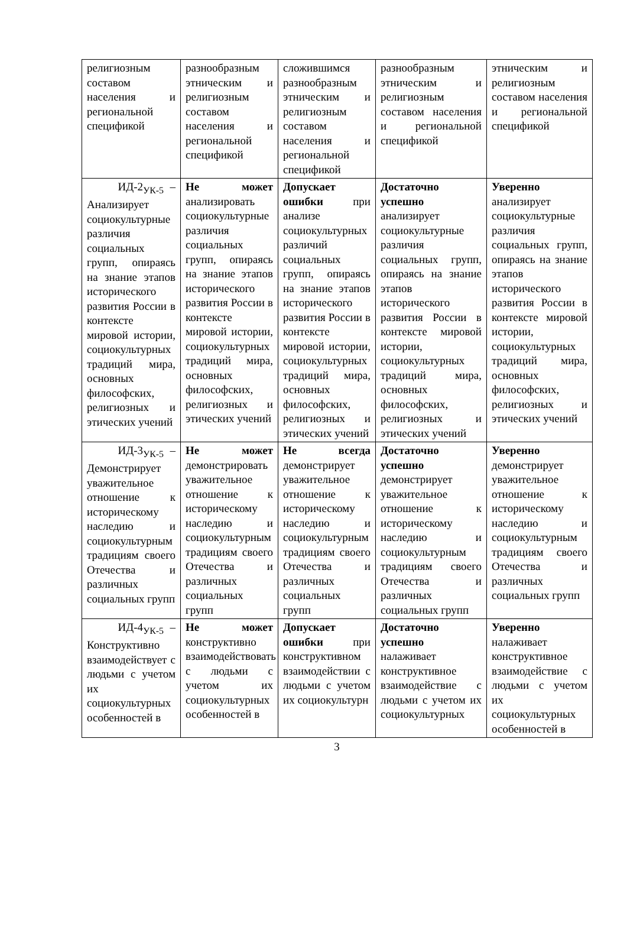| религиозным составом населения и региональной спецификой | разнообразным этническим и религиозным составом населения и региональной спецификой | сложившимся разнообразным этническим и религиозным составом населения и региональной спецификой | разнообразным этническим и религиозным составом населения и региональной спецификой | этническим и религиозным составом населения и региональной спецификой |
| ИД-2<sub>УК-5</sub> – Анализирует социокультурные различия социальных групп, опираясь на знание этапов исторического развития России в контексте мировой истории, социокультурных традиций мира, основных философских, религиозных и этических учений | Не может анализировать социокультурные различия социальных групп, опираясь на знание этапов исторического развития России в контексте мировой истории, социокультурных традиций мира, основных философских, религиозных и этических учений | Допускает ошибки при анализе социокультурных различий социальных групп, опираясь на знание этапов исторического развития России в контексте мировой истории, социокультурных традиций мира, основных философских, религиозных и этических учений | Достаточно успешно анализирует социокультурные различия социальных групп, опираясь на знание этапов исторического развития России в контексте мировой истории, социокультурных традиций мира, основных философских, религиозных и этических учений | Уверенно анализирует социокультурные различия социальных групп, опираясь на знание этапов исторического развития России в контексте мировой истории, социокультурных традиций мира, основных философских, религиозных и этических учений |
| ИД-3<sub>УК-5</sub> – Демонстрирует уважительное отношение к историческому наследию и социокультурным традициям своего Отечества и различных социальных групп | Не может демонстрировать уважительное отношение к историческому наследию и социокультурным традициям своего Отечества и различных социальных групп | Не всегда демонстрирует уважительное отношение к историческому наследию и социокультурным традициям своего Отечества и различных социальных групп | Достаточно успешно демонстрирует уважительное отношение к историческому наследию и социокультурным традициям своего Отечества и различных социальных групп | Уверенно демонстрирует уважительное отношение к историческому наследию и социокультурным традициям своего Отечества и различных социальных групп |
| ИД-4<sub>УК-5</sub> – Конструктивно взаимодействует с людьми с учетом их социокультурных особенностей в | Не может конструктивно взаимодействовать с людьми с учетом их социокультурных особенностей в | Допускает ошибки при конструктивном взаимодействии с людьми с учетом их социокультурн | Достаточно успешно налаживает конструктивное взаимодействие с людьми с учетом их социокультурных | Уверенно налаживает конструктивное взаимодействие с людьми с учетом их социокультурных особенностей в |
3